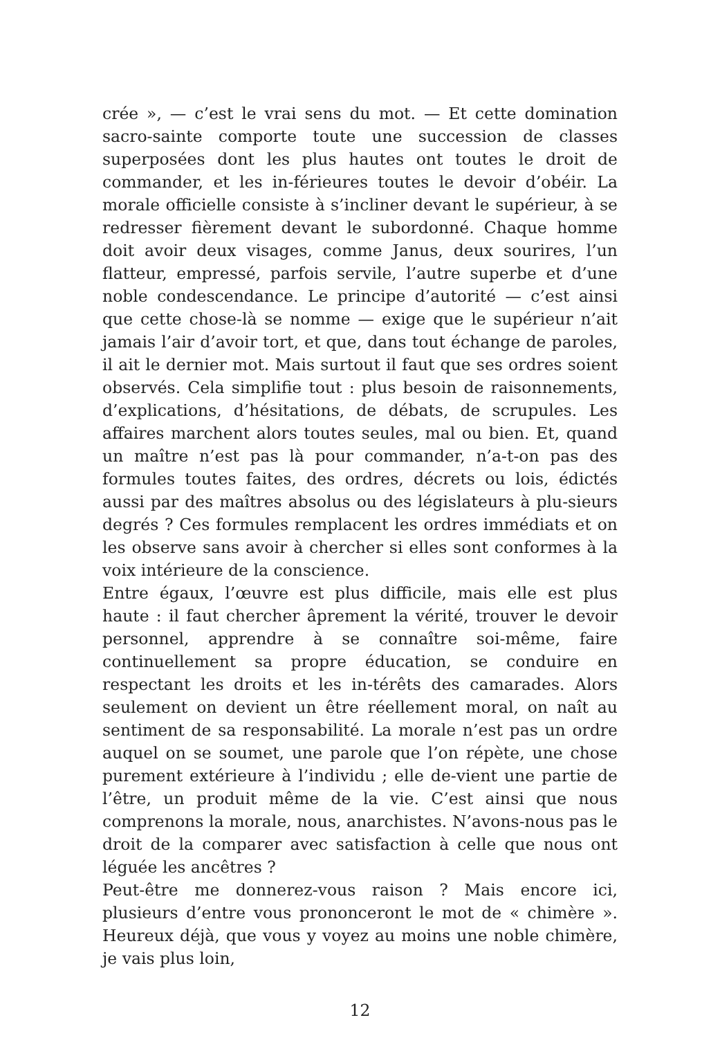crée », — c’est le vrai sens du mot. — Et cette domination sacro-sainte comporte toute une succession de classes superposées dont les plus hautes ont toutes le droit de commander, et les in-férieures toutes le devoir d’obéir. La morale officielle consiste à s’incliner devant le supérieur, à se redresser fièrement devant le subordonné. Chaque homme doit avoir deux visages, comme Janus, deux sourires, l’un flatteur, empressé, parfois servile, l’autre superbe et d’une noble condescendance. Le principe d’autorité — c’est ainsi que cette chose-là se nomme — exige que le supérieur n’ait jamais l’air d’avoir tort, et que, dans tout échange de paroles, il ait le dernier mot. Mais surtout il faut que ses ordres soient observés. Cela simplifie tout : plus besoin de raisonnements, d’explications, d’hésitations, de débats, de scrupules. Les affaires marchent alors toutes seules, mal ou bien. Et, quand un maître n’est pas là pour commander, n’a-t-on pas des formules toutes faites, des ordres, décrets ou lois, édictés aussi par des maîtres absolus ou des législateurs à plu-sieurs degrés ? Ces formules remplacent les ordres immédiats et on les observe sans avoir à chercher si elles sont conformes à la voix intérieure de la conscience.
Entre égaux, l’œuvre est plus difficile, mais elle est plus haute : il faut chercher âprement la vérité, trouver le devoir personnel, apprendre à se connaître soi-même, faire continuellement sa propre éducation, se conduire en respectant les droits et les in-térêts des camarades. Alors seulement on devient un être réellement moral, on naît au sentiment de sa responsabilité. La morale n’est pas un ordre auquel on se soumet, une parole que l’on répète, une chose purement extérieure à l’individu ; elle de-vient une partie de l’être, un produit même de la vie. C’est ainsi que nous comprenons la morale, nous, anarchistes. N’avons-nous pas le droit de la comparer avec satisfaction à celle que nous ont léguée les ancêtres ?
Peut-être me donnerez-vous raison ? Mais encore ici, plusieurs d’entre vous prononceront le mot de « chimère ». Heureux déjà, que vous y voyez au moins une noble chimère, je vais plus loin,
12